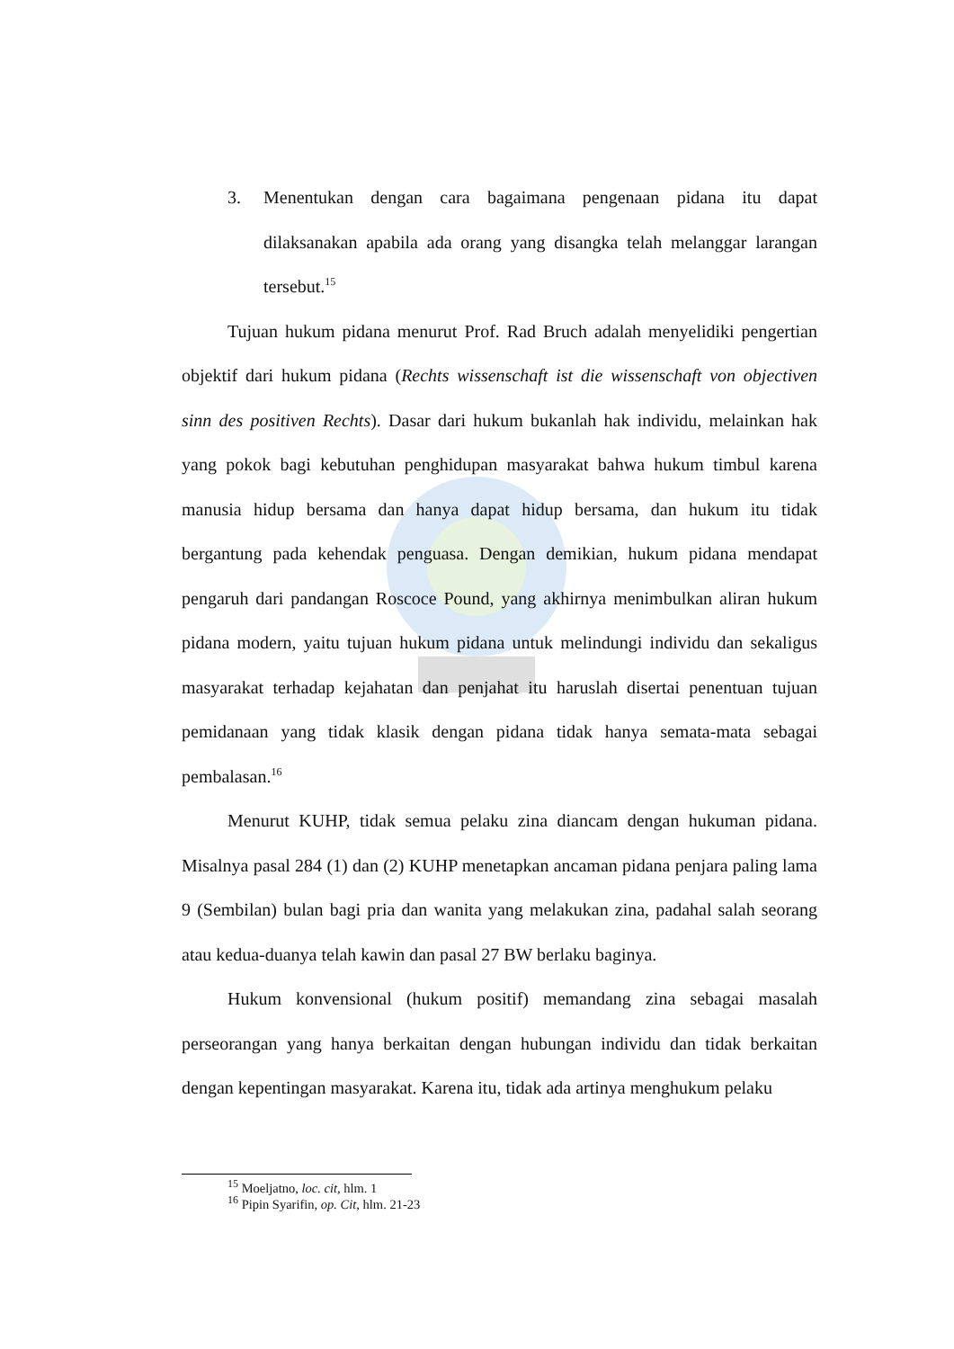3. Menentukan dengan cara bagaimana pengenaan pidana itu dapat dilaksanakan apabila ada orang yang disangka telah melanggar larangan tersebut.<sup>15</sup>
Tujuan hukum pidana menurut Prof. Rad Bruch adalah menyelidiki pengertian objektif dari hukum pidana (Rechts wissenschaft ist die wissenschaft von objectiven sinn des positiven Rechts). Dasar dari hukum bukanlah hak individu, melainkan hak yang pokok bagi kebutuhan penghidupan masyarakat bahwa hukum timbul karena manusia hidup bersama dan hanya dapat hidup bersama, dan hukum itu tidak bergantung pada kehendak penguasa. Dengan demikian, hukum pidana mendapat pengaruh dari pandangan Roscoce Pound, yang akhirnya menimbulkan aliran hukum pidana modern, yaitu tujuan hukum pidana untuk melindungi individu dan sekaligus masyarakat terhadap kejahatan dan penjahat itu haruslah disertai penentuan tujuan pemidanaan yang tidak klasik dengan pidana tidak hanya semata-mata sebagai pembalasan.<sup>16</sup>
Menurut KUHP, tidak semua pelaku zina diancam dengan hukuman pidana. Misalnya pasal 284 (1) dan (2) KUHP menetapkan ancaman pidana penjara paling lama 9 (Sembilan) bulan bagi pria dan wanita yang melakukan zina, padahal salah seorang atau kedua-duanya telah kawin dan pasal 27 BW berlaku baginya.
Hukum konvensional (hukum positif) memandang zina sebagai masalah perseorangan yang hanya berkaitan dengan hubungan individu dan tidak berkaitan dengan kepentingan masyarakat. Karena itu, tidak ada artinya menghukum pelaku
<sup>15</sup> Moeljatno, loc. cit, hlm. 1
<sup>16</sup> Pipin Syarifin, op. Cit, hlm. 21-23